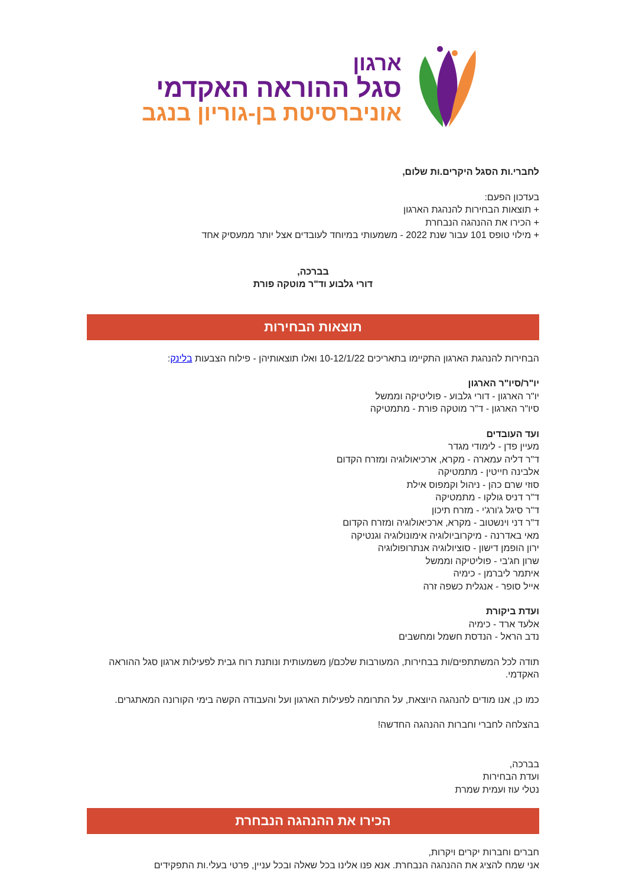ארגון
סגל ההוראה האקדמי
אוניברסיטת בן-גוריון בנגב
לחברי.ות הסגל היקרים.ות שלום,
בעדכון הפעם:
+ תוצאות הבחירות להנהגת הארגון
+ הכירו את ההנהגה הנבחרת
+ מילוי טופס 101 עבור שנת 2022 - משמעותי במיוחד לעובדים אצל יותר ממעסיק אחד
בברכה,
דורי גלבוע וד"ר מוטקה פורת
תוצאות הבחירות
הבחירות להנהגת הארגון התקיימו בתאריכים 10-12/1/22 ואלו תוצאותיהן - פילוח הצבעות בלינק:
יו"ר/סיו"ר הארגון
יו"ר הארגון - דורי גלבוע - פוליטיקה וממשל
סיו"ר הארגון - ד"ר מוטקה פורת - מתמטיקה
ועד העובדים
מעיין פדן - לימודי מגדר
ד"ר דליה עמארה - מקרא, ארכיאולוגיה ומזרח הקדום
אלבינה חייטין - מתמטיקה
סוזי שרם כהן - ניהול וקמפוס אילת
ד"ר דניס גולקו - מתמטיקה
ד"ר סיגל ג'ורג'י - מזרח תיכון
ד"ר דני וינשטוב - מקרא, ארכיאולוגיה ומזרח הקדום
מאי באדרנה - מיקרוביולוגיה אימונולוגיה וגנטיקה
ירון הופמן דישון - סוציולוגיה אנתרופולוגיה
שרון חג'בי - פוליטיקה וממשל
איתמר ליברמן - כימיה
אייל סופר - אנגלית כשפה זרה
ועדת ביקורת
אלעד ארד - כימיה
נדב הראל - הנדסת חשמל ומחשבים
תודה לכל המשתתפים/ות בבחירות, המעורבות שלכם/ן משמעותית ונותנת רוח גבית לפעילות ארגון סגל ההוראה האקדמי.
כמו כן, אנו מודים להנהגה היוצאת, על התרומה לפעילות הארגון ועל והעבודה הקשה בימי הקורונה המאתגרים.
בהצלחה לחברי וחברות ההנהגה החדשה!
בברכה,
ועדת הבחירות
נטלי עוז ועמית שמרת
הכירו את ההנהגה הנבחרת
חברים וחברות יקרים ויקרות,
אני שמח להציג את ההנהגה הנבחרת. אנא פנו אלינו בכל שאלה ובכל עניין, פרטי בעלי.ות התפקידים